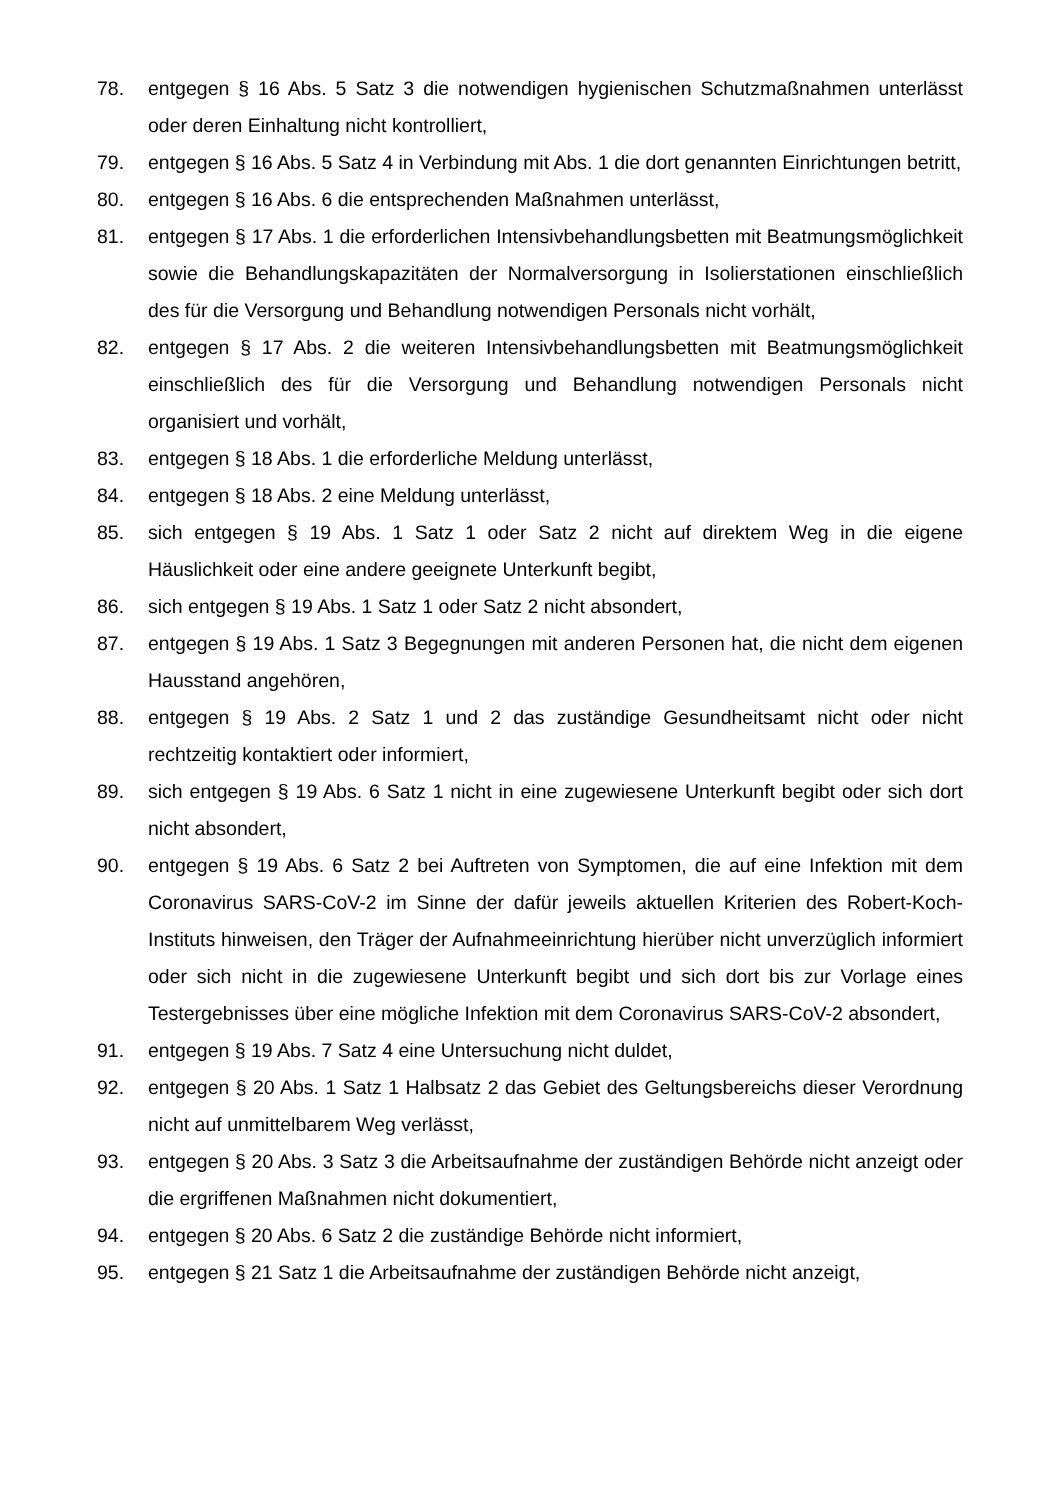78. entgegen § 16 Abs. 5 Satz 3 die notwendigen hygienischen Schutzmaßnahmen unterlässt oder deren Einhaltung nicht kontrolliert,
79. entgegen § 16 Abs. 5 Satz 4 in Verbindung mit Abs. 1 die dort genannten Einrichtungen betritt,
80. entgegen § 16 Abs. 6 die entsprechenden Maßnahmen unterlässt,
81. entgegen § 17 Abs. 1 die erforderlichen Intensivbehandlungsbetten mit Beatmungsmöglichkeit sowie die Behandlungskapazitäten der Normalversorgung in Isolierstationen einschließlich des für die Versorgung und Behandlung notwendigen Personals nicht vorhält,
82. entgegen § 17 Abs. 2 die weiteren Intensivbehandlungsbetten mit Beatmungsmöglichkeit einschließlich des für die Versorgung und Behandlung notwendigen Personals nicht organisiert und vorhält,
83. entgegen § 18 Abs. 1 die erforderliche Meldung unterlässt,
84. entgegen § 18 Abs. 2 eine Meldung unterlässt,
85. sich entgegen § 19 Abs. 1 Satz 1 oder Satz 2 nicht auf direktem Weg in die eigene Häuslichkeit oder eine andere geeignete Unterkunft begibt,
86. sich entgegen § 19 Abs. 1 Satz 1 oder Satz 2 nicht absondert,
87. entgegen § 19 Abs. 1 Satz 3 Begegnungen mit anderen Personen hat, die nicht dem eigenen Hausstand angehören,
88. entgegen § 19 Abs. 2 Satz 1 und 2 das zuständige Gesundheitsamt nicht oder nicht rechtzeitig kontaktiert oder informiert,
89. sich entgegen § 19 Abs. 6 Satz 1 nicht in eine zugewiesene Unterkunft begibt oder sich dort nicht absondert,
90. entgegen § 19 Abs. 6 Satz 2 bei Auftreten von Symptomen, die auf eine Infektion mit dem Coronavirus SARS-CoV-2 im Sinne der dafür jeweils aktuellen Kriterien des Robert-Koch-Instituts hinweisen, den Träger der Aufnahmeeinrichtung hierüber nicht unverzüglich informiert oder sich nicht in die zugewiesene Unterkunft begibt und sich dort bis zur Vorlage eines Testergebnisses über eine mögliche Infektion mit dem Coronavirus SARS-CoV-2 absondert,
91. entgegen § 19 Abs. 7 Satz 4 eine Untersuchung nicht duldet,
92. entgegen § 20 Abs. 1 Satz 1 Halbsatz 2 das Gebiet des Geltungsbereichs dieser Verordnung nicht auf unmittelbarem Weg verlässt,
93. entgegen § 20 Abs. 3 Satz 3 die Arbeitsaufnahme der zuständigen Behörde nicht anzeigt oder die ergriffenen Maßnahmen nicht dokumentiert,
94. entgegen § 20 Abs. 6 Satz 2 die zuständige Behörde nicht informiert,
95. entgegen § 21 Satz 1 die Arbeitsaufnahme der zuständigen Behörde nicht anzeigt,